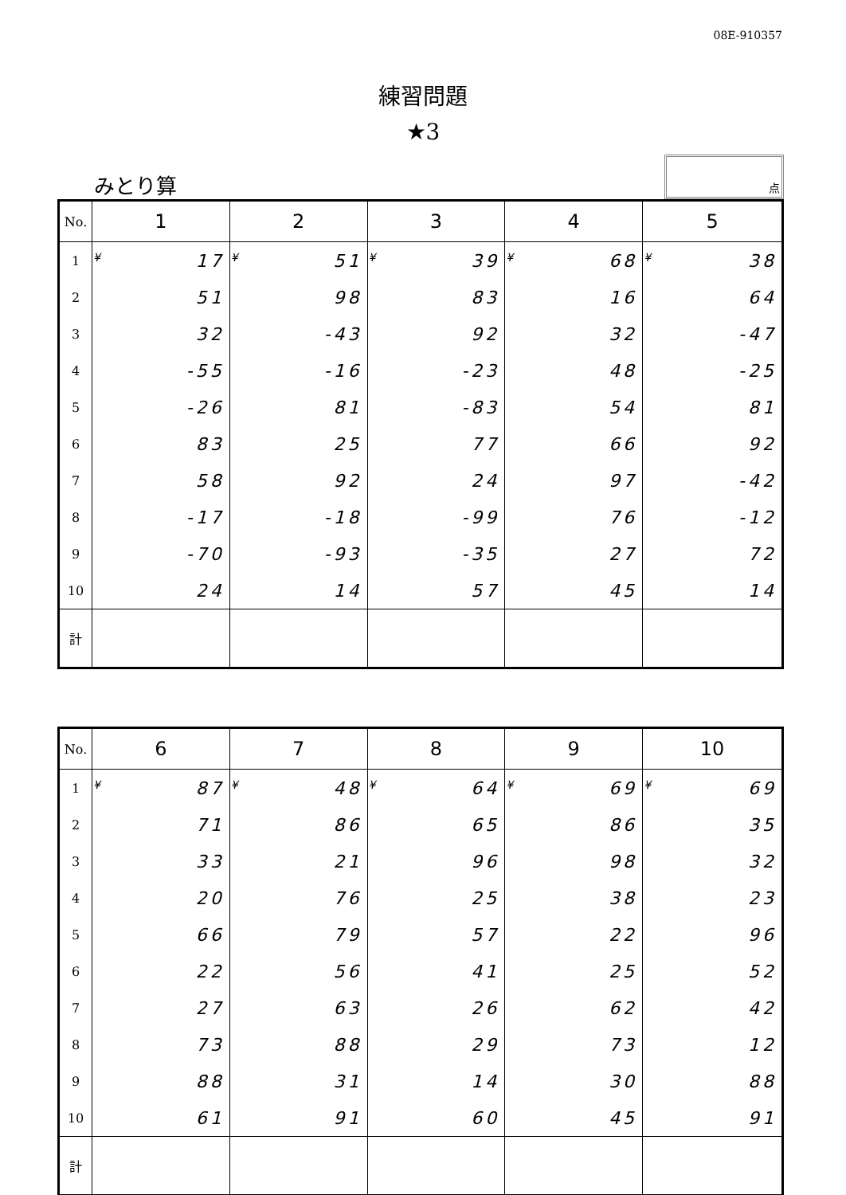08E-910357
練習問題
★3
みとり算
点
| No. | 1 | 2 | 3 | 4 | 5 |
| --- | --- | --- | --- | --- | --- |
| 1 | ¥ 17 | ¥ 51 | ¥ 39 | ¥ 68 | ¥ 38 |
| 2 | 51 | 98 | 83 | 16 | 64 |
| 3 | 32 | -43 | 92 | 32 | -47 |
| 4 | -55 | -16 | -23 | 48 | -25 |
| 5 | -26 | 81 | -83 | 54 | 81 |
| 6 | 83 | 25 | 77 | 66 | 92 |
| 7 | 58 | 92 | 24 | 97 | -42 |
| 8 | -17 | -18 | -99 | 76 | -12 |
| 9 | -70 | -93 | -35 | 27 | 72 |
| 10 | 24 | 14 | 57 | 45 | 14 |
| 計 | | | | | |
| No. | 6 | 7 | 8 | 9 | 10 |
| --- | --- | --- | --- | --- | --- |
| 1 | ¥ 87 | ¥ 48 | ¥ 64 | ¥ 69 | ¥ 69 |
| 2 | 71 | 86 | 65 | 86 | 35 |
| 3 | 33 | 21 | 96 | 98 | 32 |
| 4 | 20 | 76 | 25 | 38 | 23 |
| 5 | 66 | 79 | 57 | 22 | 96 |
| 6 | 22 | 56 | 41 | 25 | 52 |
| 7 | 27 | 63 | 26 | 62 | 42 |
| 8 | 73 | 88 | 29 | 73 | 12 |
| 9 | 88 | 31 | 14 | 30 | 88 |
| 10 | 61 | 91 | 60 | 45 | 91 |
| 計 | | | | | |